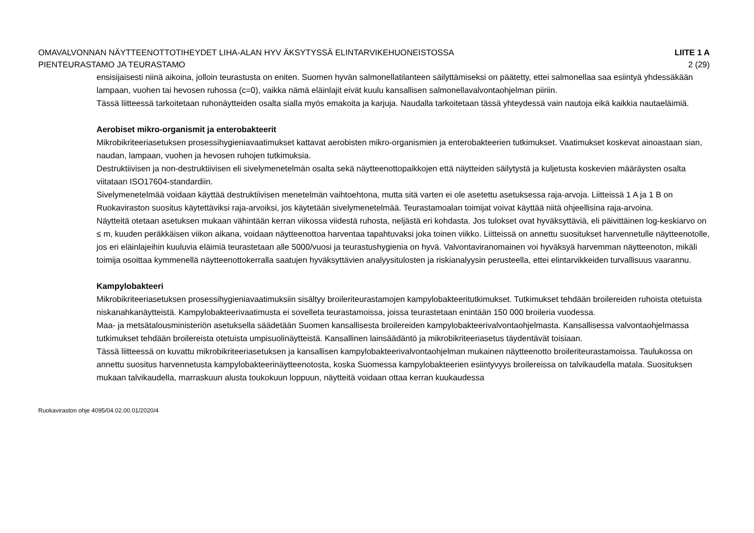OMAVALVONNAN NÄYTTEENOTTOTIHEYDET LIHA-ALAN HYV ÄKSYTYSSÄ ELINTARVIKEHUONEISTOSSA LIITE 1 A
PIENTEURASTAMO JA TEURASTAMO 2 (29)
ensisijaisesti niinä aikoina, jolloin teurastusta on eniten. Suomen hyvän salmonellatilanteen säilyttämiseksi on päätetty, ettei salmonellaa saa esiintyä yhdessäkään lampaan, vuohen tai hevosen ruhossa (c=0), vaikka nämä eläinlajit eivät kuulu kansallisen salmonellavalvontaohjelman piiriin.
Tässä liitteessä tarkoitetaan ruhonäytteiden osalta sialla myös emakoita ja karjuja. Naudalla tarkoitetaan tässä yhteydessä vain nautoja eikä kaikkia nautaeläimiä.
Aerobiset mikro-organismit ja enterobakteerit
Mikrobikriteeriasetuksen prosessihygieniavaatimukset kattavat aerobisten mikro-organismien ja enterobakteerien tutkimukset. Vaatimukset koskevat ainoastaan sian, naudan, lampaan, vuohen ja hevosen ruhojen tutkimuksia.
Destruktiivisen ja non-destruktiivisen eli sivelymenetelmän osalta sekä näytteenottopaikkojen että näytteiden säilytystä ja kuljetusta koskevien määräysten osalta viitataan ISO17604-standardiin.
Sivelymenetelmää voidaan käyttää destruktiivisen menetelmän vaihtoehtona, mutta sitä varten ei ole asetettu asetuksessa raja-arvoja. Liitteissä 1 A ja 1 B on Ruokaviraston suositus käytettäviksi raja-arvoiksi, jos käytetään sivelymenetelmää. Teurastamoalan toimijat voivat käyttää niitä ohjeellisina raja-arvoina.
Näytteitä otetaan asetuksen mukaan vähintään kerran viikossa viidestä ruhosta, neljästä eri kohdasta. Jos tulokset ovat hyväksyttäviä, eli päivittäinen log-keskiarvo on ≤ m, kuuden peräkkäisen viikon aikana, voidaan näytteenottoa harventaa tapahtuvaksi joka toinen viikko. Liitteissä on annettu suositukset harvennetulle näytteenotolle, jos eri eläinlajeihin kuuluvia eläimiä teurastetaan alle 5000/vuosi ja teurastushygienia on hyvä. Valvontaviranomainen voi hyväksyä harvemman näytteenoton, mikäli toimija osoittaa kymmenellä näytteenottokerralla saatujen hyväksyttävien analyysitulosten ja riskianalyysin perusteella, ettei elintarvikkeiden turvallisuus vaarannu.
Kampylobakteeri
Mikrobikriteeriasetuksen prosessihygieniavaatimuksiin sisältyy broileriteurastamojen kampylobakteeritutkimukset. Tutkimukset tehdään broilereiden ruhoista otetuista niskanahkanäytteistä. Kampylobakteerivaatimusta ei sovelleta teurastamoissa, joissa teurastetaan enintään 150 000 broileria vuodessa.
Maa- ja metsätalousministeriön asetuksella säädetään Suomen kansallisesta broilereiden kampylobakteerivalvontaohjelmasta. Kansallisessa valvontaohjelmassa tutkimukset tehdään broilereista otetuista umpisuolinäytteistä. Kansallinen lainsäädäntö ja mikrobikriteeriasetus täydentävät toisiaan.
Tässä liitteessä on kuvattu mikrobikriteeriasetuksen ja kansallisen kampylobakteerivalvontaohjelman mukainen näytteenotto broileriteurastamoissa. Taulukossa on annettu suositus harvennetusta kampylobakteerinäytteenotosta, koska Suomessa kampylobakteerien esiintyvyys broilereissa on talvikaudella matala. Suosituksen mukaan talvikaudella, marraskuun alusta toukokuun loppuun, näytteitä voidaan ottaa kerran kuukaudessa
Ruokaviraston ohje 4095/04.02.00.01/2020/4